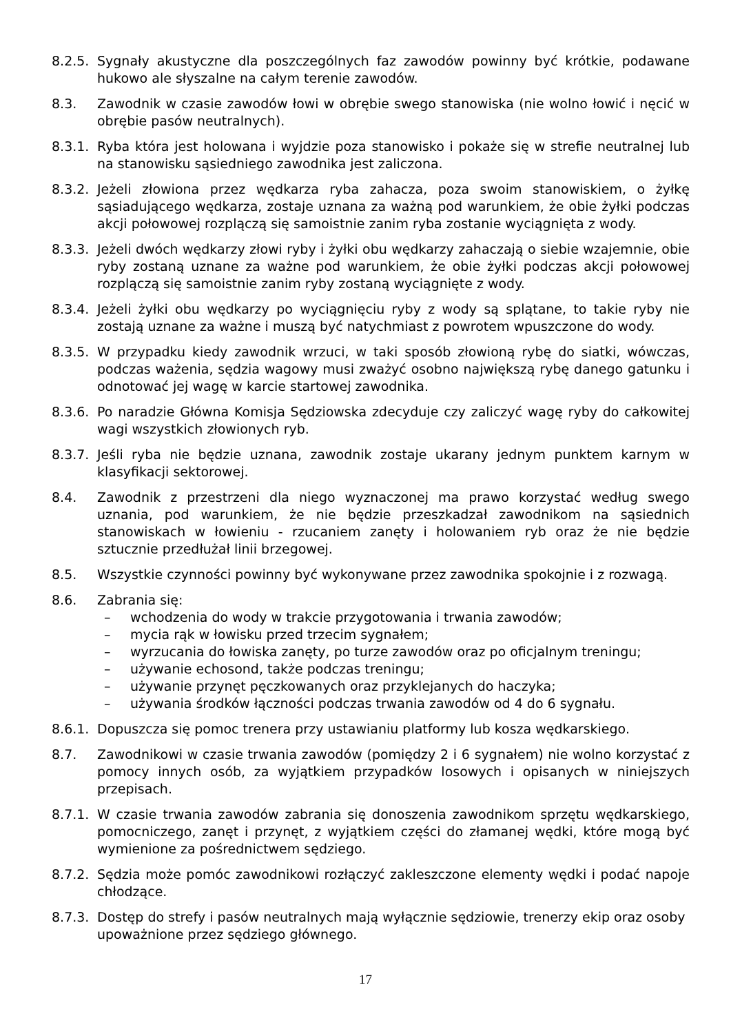8.2.5.
Sygnały akustyczne dla poszczególnych faz zawodów powinny być krótkie, podawane hukowo ale słyszalne na całym terenie zawodów.
8.3. Zawodnik w czasie zawodów łowi w obrębie swego stanowiska (nie wolno łowić i nęcić w obrębie pasów neutralnych).
8.3.1.
Ryba która jest holowana i wyjdzie poza stanowisko i pokaże się w strefie neutralnej lub na stanowisku sąsiedniego zawodnika jest zaliczona.
8.3.2.
Jeżeli złowiona przez wędkarza ryba zahacza, poza swoim stanowiskiem, o żyłkę sąsiadującego wędkarza, zostaje uznana za ważną pod warunkiem, że obie żyłki podczas akcji połowowej rozplączą się samoistnie zanim ryba zostanie wyciągnięta z wody.
8.3.3.
Jeżeli dwóch wędkarzy złowi ryby i żyłki obu wędkarzy zahaczają o siebie wzajemnie, obie ryby zostaną uznane za ważne pod warunkiem, że obie żyłki podczas akcji połowowej rozplączą się samoistnie zanim ryby zostaną wyciągnięte z wody.
8.3.4.
Jeżeli żyłki obu wędkarzy po wyciągnięciu ryby z wody są splątane, to takie ryby nie zostają uznane za ważne i muszą być natychmiast z powrotem wpuszczone do wody.
8.3.5.
W przypadku kiedy zawodnik wrzuci, w taki sposób złowioną rybę do siatki, wówczas, podczas ważenia, sędzia wagowy musi zważyć osobno największą rybę danego gatunku i odnotować jej wagę w karcie startowej zawodnika.
8.3.6.
Po naradzie Główna Komisja Sędziowska zdecyduje czy zaliczyć wagę ryby do całkowitej wagi wszystkich złowionych ryb.
8.3.7.
Jeśli ryba nie będzie uznana, zawodnik zostaje ukarany jednym punktem karnym w klasyfikacji sektorowej.
8.4. Zawodnik z przestrzeni dla niego wyznaczonej ma prawo korzystać według swego uznania, pod warunkiem, że nie będzie przeszkadzał zawodnikom na sąsiednich stanowiskach w łowieniu - rzucaniem zanęty i holowaniem ryb oraz że nie będzie sztucznie przedłużał linii brzegowej.
8.5. Wszystkie czynności powinny być wykonywane przez zawodnika spokojnie i z rozwagą.
8.6. Zabrania się:
– wchodzenia do wody w trakcie przygotowania i trwania zawodów;
– mycia rąk w łowisku przed trzecim sygnałem;
– wyrzucania do łowiska zanęty, po turze zawodów oraz po oficjalnym treningu;
– używanie echosond, także podczas treningu;
– używanie przynęt pęczkowanych oraz przyklejanych do haczyka;
– używania środków łączności podczas trwania zawodów od 4 do 6 sygnału.
8.6.1.
Dopuszcza się pomoc trenera przy ustawianiu platformy lub kosza wędkarskiego.
8.7. Zawodnikowi w czasie trwania zawodów (pomiędzy 2 i 6 sygnałem) nie wolno korzystać z pomocy innych osób, za wyjątkiem przypadków losowych i opisanych w niniejszych przepisach.
8.7.1.
W czasie trwania zawodów zabrania się donoszenia zawodnikom sprzętu wędkarskiego, pomocniczego, zanęt i przynęt, z wyjątkiem części do złamanej wędki, które mogą być wymienione za pośrednictwem sędziego.
8.7.2.
Sędzia może pomóc zawodnikowi rozłączyć zakleszczone elementy wędki i podać napoje chłodzące.
8.7.3.
Dostęp do strefy i pasów neutralnych mają wyłącznie sędziowie, trenerzy ekip oraz osoby upoważnione przez sędziego głównego.
17